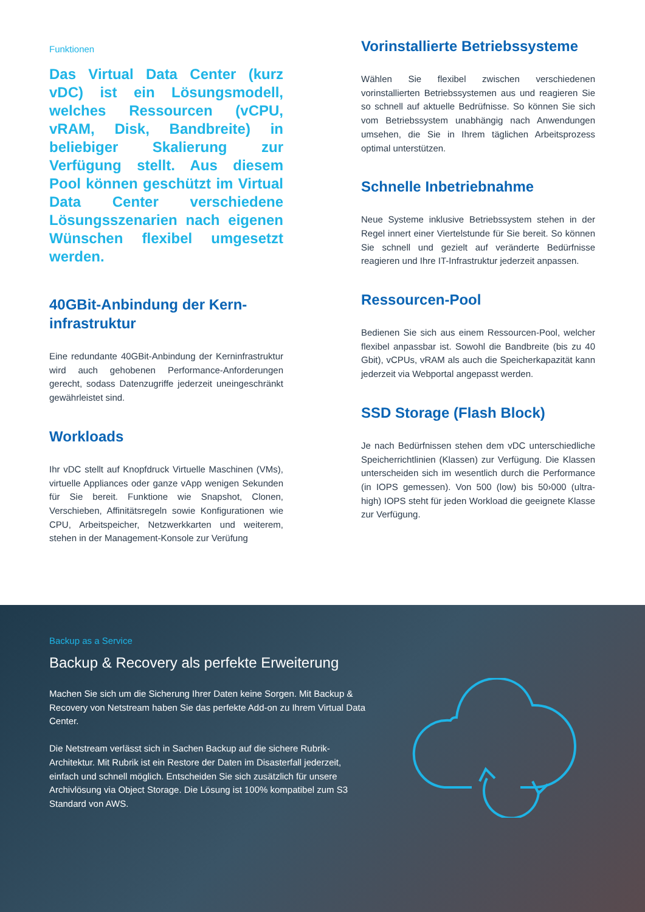Funktionen
Das Virtual Data Center (kurz vDC) ist ein Lösungsmodell, welches Ressourcen (vCPU, vRAM, Disk, Bandbreite) in beliebiger Skalierung zur Verfügung stellt. Aus diesem Pool können geschützt im Virtual Data Center verschiedene Lösungsszenarien nach eigenen Wünschen flexibel umgesetzt werden.
40GBit-Anbindung der Kern-infrastruktur
Eine redundante 40GBit-Anbindung der Kerninfrastruktur wird auch gehobenen Performance-Anforderungen gerecht, sodass Datenzugriffe jederzeit uneingeschränkt gewährleistet sind.
Workloads
Ihr vDC stellt auf Knopfdruck Virtuelle Maschinen (VMs), virtuelle Appliances oder ganze vApp wenigen Sekunden für Sie bereit. Funktione wie Snapshot, Clonen, Verschieben, Affinitätsregeln sowie Konfigurationen wie CPU, Arbeitspeicher, Netzwerkkarten und weiterem, stehen in der Management-Konsole zur Verüfung
Vorinstallierte Betriebssysteme
Wählen Sie flexibel zwischen verschiedenen vorinstallierten Betriebssystemen aus und reagieren Sie so schnell auf aktuelle Bedrüfnisse. So können Sie sich vom Betriebssystem unabhängig nach Anwendungen umsehen, die Sie in Ihrem täglichen Arbeitsprozess optimal unterstützen.
Schnelle Inbetriebnahme
Neue Systeme inklusive Betriebssystem stehen in der Regel innert einer Viertelstunde für Sie bereit. So können Sie schnell und gezielt auf veränderte Bedürfnisse reagieren und Ihre IT-Infrastruktur jederzeit anpassen.
Ressourcen-Pool
Bedienen Sie sich aus einem Ressourcen-Pool, welcher flexibel anpassbar ist. Sowohl die Bandbreite (bis zu 40 Gbit), vCPUs, vRAM als auch die Speicherkapazität kann jederzeit via Webportal angepasst werden.
SSD Storage (Flash Block)
Je nach Bedürfnissen stehen dem vDC unterschiedliche Speicherrichtlinien (Klassen) zur Verfügung. Die Klassen unterscheiden sich im wesentlich durch die Performance (in IOPS gemessen). Von 500 (low) bis 50›000 (ultra-high) IOPS steht für jeden Workload die geeignete Klasse zur Verfügung.
Backup as a Service
Backup & Recovery als perfekte Erweiterung
Machen Sie sich um die Sicherung Ihrer Daten keine Sorgen. Mit Backup & Recovery von Netstream haben Sie das perfekte Add-on zu Ihrem Virtual Data Center.
Die Netstream verlässt sich in Sachen Backup auf die sichere Rubrik-Architektur. Mit Rubrik ist ein Restore der Daten im Disasterfall jederzeit, einfach und schnell möglich. Entscheiden Sie sich zusätzlich für unsere Archivlösung via Object Storage. Die Lösung ist 100% kompatibel zum S3 Standard von AWS.